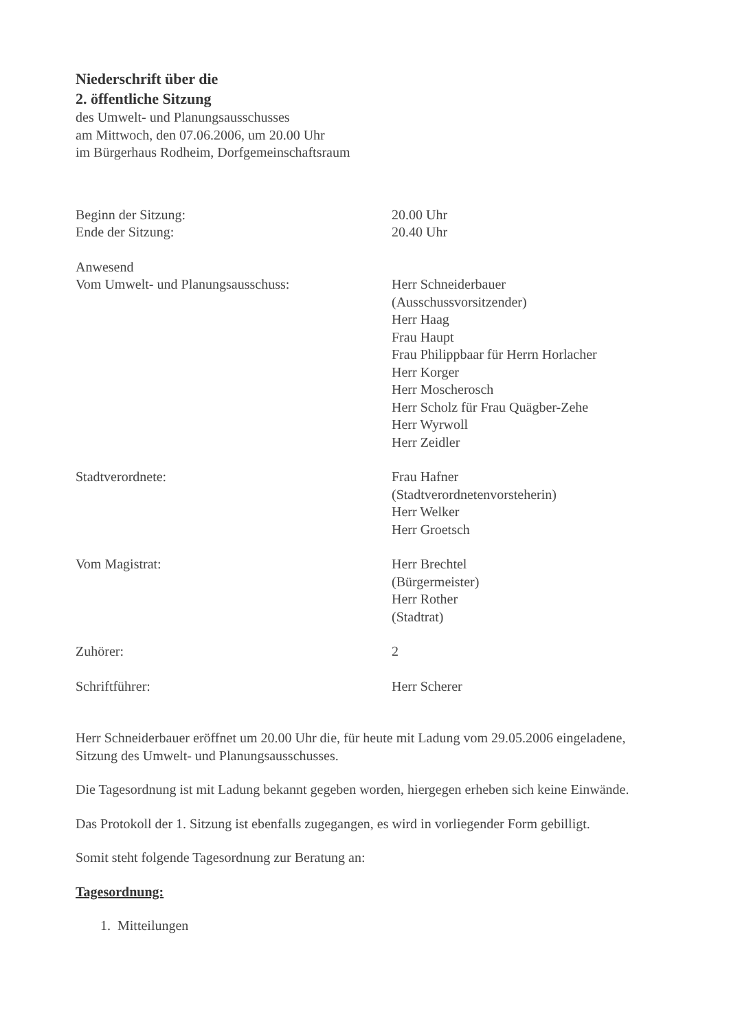Niederschrift über die
2. öffentliche Sitzung
des Umwelt- und Planungsausschusses
am Mittwoch, den 07.06.2006, um 20.00 Uhr
im Bürgerhaus Rodheim, Dorfgemeinschaftsraum
Beginn der Sitzung:
Ende der Sitzung:
20.00 Uhr
20.40 Uhr
Anwesend
Vom Umwelt- und Planungsausschuss:
Herr Schneiderbauer
(Ausschussvorsitzender)
Herr Haag
Frau Haupt
Frau Philippbaar für Herrn Horlacher
Herr Korger
Herr Moscherosch
Herr Scholz für Frau Quägber-Zehe
Herr Wyrwoll
Herr Zeidler
Stadtverordnete: Frau Hafner
(Stadtverordnetenvorsteherin)
Herr Welker
Herr Groetsch
Vom Magistrat: Herr Brechtel
(Bürgermeister)
Herr Rother
(Stadtrat)
Zuhörer: 2
Schriftführer: Herr Scherer
Herr Schneiderbauer eröffnet um 20.00 Uhr die, für heute mit Ladung vom 29.05.2006 eingeladene, Sitzung des Umwelt- und Planungsausschusses.
Die Tagesordnung ist mit Ladung bekannt gegeben worden, hiergegen erheben sich keine Einwände.
Das Protokoll der 1. Sitzung ist ebenfalls zugegangen, es wird in vorliegender Form gebilligt.
Somit steht folgende Tagesordnung zur Beratung an:
Tagesordnung:
1. Mitteilungen